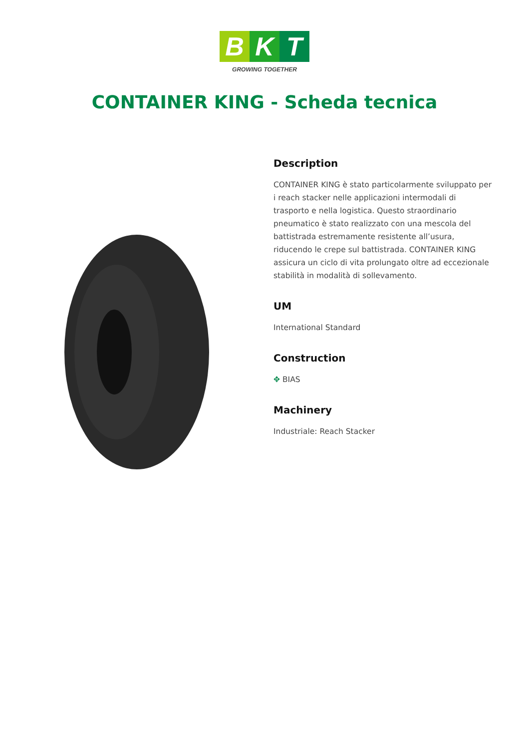B K T
GROWING TOGETHER
CONTAINER KING - Scheda tecnica
Description
CONTAINER KING è stato particolarmente sviluppato per i reach stacker nelle applicazioni intermodali di trasporto e nella logistica. Questo straordinario pneumatico è stato realizzato con una mescola del battistrada estremamente resistente all’usura, riducendo le crepe sul battistrada. CONTAINER KING assicura un ciclo di vita prolungato oltre ad eccezionale stabilità in modalità di sollevamento.
UM
International Standard
Construction
✥ BIAS
Machinery
Industriale: Reach Stacker